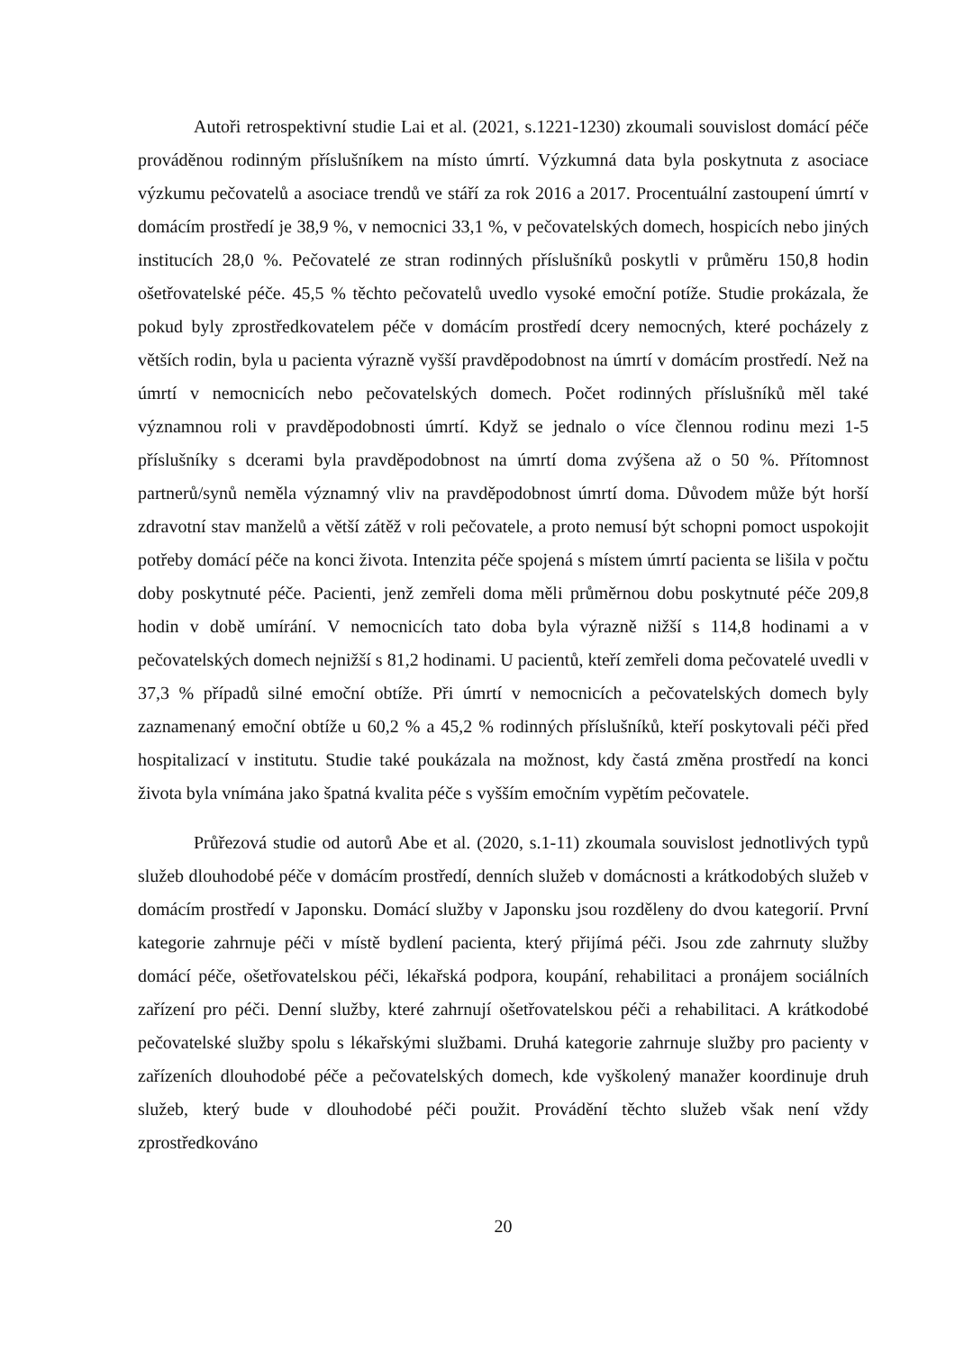Autoři retrospektivní studie Lai et al. (2021, s.1221-1230) zkoumali souvislost domácí péče prováděnou rodinným příslušníkem na místo úmrtí. Výzkumná data byla poskytnuta z asociace výzkumu pečovatelů a asociace trendů ve stáří za rok 2016 a 2017. Procentuální zastoupení úmrtí v domácím prostředí je 38,9 %, v nemocnici 33,1 %, v pečovatelských domech, hospicích nebo jiných institucích 28,0 %. Pečovatelé ze stran rodinných příslušníků poskytli v průměru 150,8 hodin ošetřovatelské péče. 45,5 % těchto pečovatelů uvedlo vysoké emoční potíže. Studie prokázala, že pokud byly zprostředkovatelem péče v domácím prostředí dcery nemocných, které pocházely z větších rodin, byla u pacienta výrazně vyšší pravděpodobnost na úmrtí v domácím prostředí. Než na úmrtí v nemocnicích nebo pečovatelských domech. Počet rodinných příslušníků měl také významnou roli v pravděpodobnosti úmrtí. Když se jednalo o více člennou rodinu mezi 1-5 příslušníky s dcerami byla pravděpodobnost na úmrtí doma zvýšena až o 50 %. Přítomnost partnerů/synů neměla významný vliv na pravděpodobnost úmrtí doma. Důvodem může být horší zdravotní stav manželů a větší zátěž v roli pečovatele, a proto nemusí být schopni pomoct uspokojit potřeby domácí péče na konci života. Intenzita péče spojená s místem úmrtí pacienta se lišila v počtu doby poskytnuté péče. Pacienti, jenž zemřeli doma měli průměrnou dobu poskytnuté péče 209,8 hodin v době umírání. V nemocnicích tato doba byla výrazně nižší s 114,8 hodinami a v pečovatelských domech nejnižší s 81,2 hodinami. U pacientů, kteří zemřeli doma pečovatelé uvedli v 37,3 % případů silné emoční obtíže. Při úmrtí v nemocnicích a pečovatelských domech byly zaznamenaný emoční obtíže u 60,2 % a 45,2 % rodinných příslušníků, kteří poskytovali péči před hospitalizací v institutu. Studie také poukázala na možnost, kdy častá změna prostředí na konci života byla vnímána jako špatná kvalita péče s vyšším emočním vypětím pečovatele.
Průřezová studie od autorů Abe et al. (2020, s.1-11) zkoumala souvislost jednotlivých typů služeb dlouhodobé péče v domácím prostředí, denních služeb v domácnosti a krátkodobých služeb v domácím prostředí v Japonsku. Domácí služby v Japonsku jsou rozděleny do dvou kategorií. První kategorie zahrnuje péči v místě bydlení pacienta, který přijímá péči. Jsou zde zahrnuty služby domácí péče, ošetřovatelskou péči, lékařská podpora, koupání, rehabilitaci a pronájem sociálních zařízení pro péči. Denní služby, které zahrnují ošetřovatelskou péči a rehabilitaci. A krátkodobé pečovatelské služby spolu s lékařskými službami. Druhá kategorie zahrnuje služby pro pacienty v zařízeních dlouhodobé péče a pečovatelských domech, kde vyškolený manažer koordinuje druh služeb, který bude v dlouhodobé péči použit. Provádění těchto služeb však není vždy zprostředkováno
20